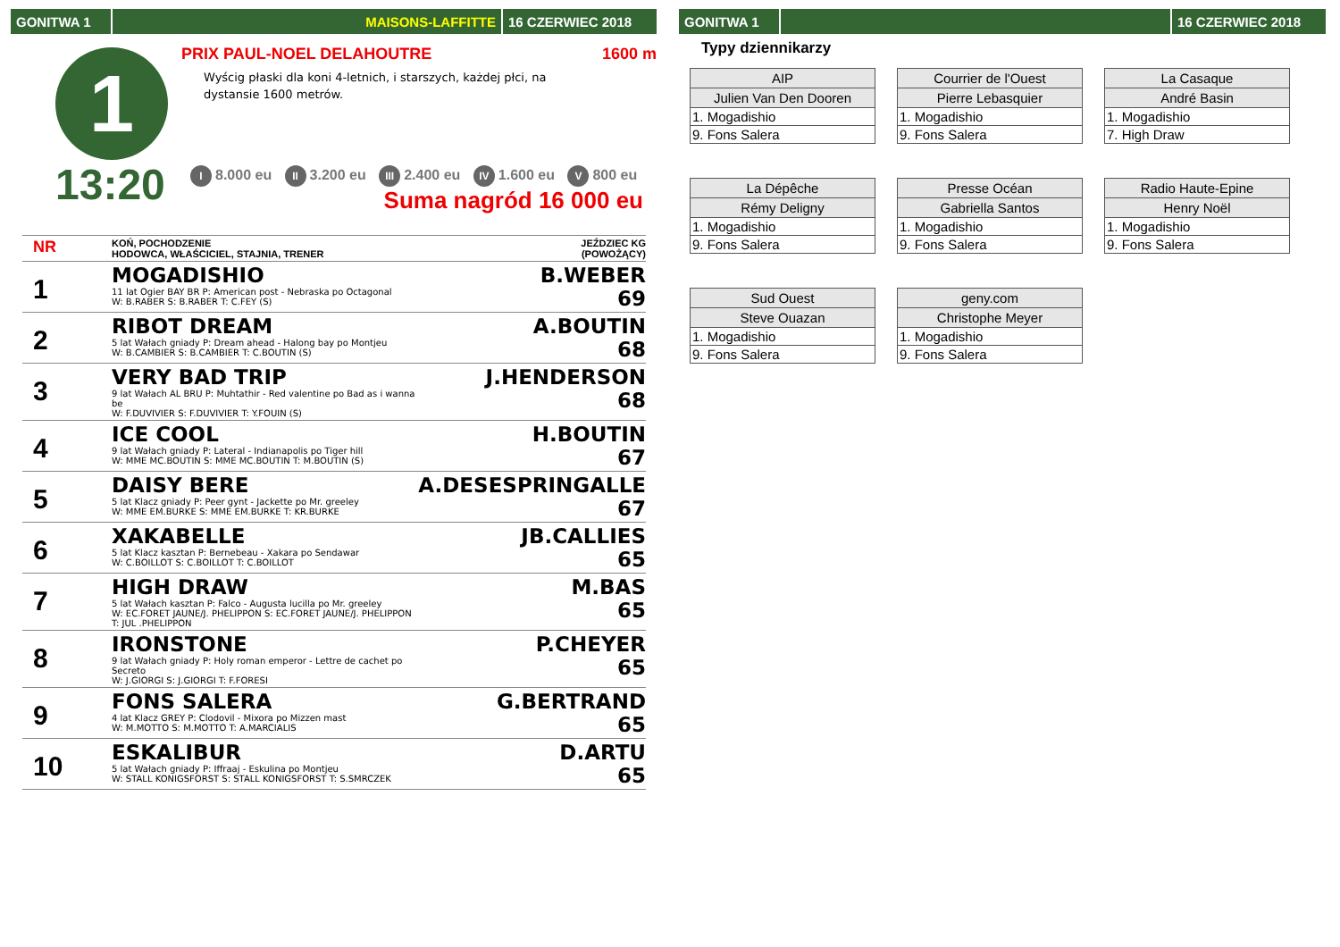GONITWA 1 MAISONS-LAFFITTE 16 CZERWIEC 2018
1
13:20
PRIX PAUL-NOEL DELAHOUTRE 1600 m
Wyścig płaski dla koni 4-letnich, i starszych, każdej płci, na dystansie 1600 metrów.
I 8.000 eu II 3.200 eu III 2.400 eu IV 1.600 eu V 800 eu
Suma nagród 16 000 eu
| NR | KOŃ, POCHODZENIE HODOWCA, WŁAŚCICIEL, STAJNIA, TRENER | JEŹDZIEC KG (POWOŻĄCY) |
| 1 | MOGADISHIO 11 lat Ogier BAY BR P: American post - Nebraska po Octagonal W: B.RABER S: B.RABER T: C.FEY (S) | B.WEBER 69 |
| 2 | RIBOT DREAM 5 lat Wałach gniady P: Dream ahead - Halong bay po Montjeu W: B.CAMBIER S: B.CAMBIER T: C.BOUTIN (S) | A.BOUTIN 68 |
| 3 | VERY BAD TRIP 9 lat Wałach AL BRU P: Muhtathir - Red valentine po Bad as i wanna be W: F.DUVIVIER S: F.DUVIVIER T: Y.FOUIN (S) | J.HENDERSON 68 |
| 4 | ICE COOL 9 lat Wałach gniady P: Lateral - Indianapolis po Tiger hill W: MME MC.BOUTIN S: MME MC.BOUTIN T: M.BOUTIN (S) | H.BOUTIN 67 |
| 5 | DAISY BERE 5 lat Klacz gniady P: Peer gynt - Jackette po Mr. greeley W: MME EM.BURKE S: MME EM.BURKE T: KR.BURKE | A.DESESPRINGALLE 67 |
| 6 | XAKABELLE 5 lat Klacz kasztan P: Bernebeau - Xakara po Sendawar W: C.BOILLOT S: C.BOILLOT T: C.BOILLOT | JB.CALLIES 65 |
| 7 | HIGH DRAW 5 lat Wałach kasztan P: Falco - Augusta lucilla po Mr. greeley W: EC.FORET JAUNE/J. PHELIPPON S: EC.FORET JAUNE/J. PHELIPPON T: JUL .PHELIPPON | M.BAS 65 |
| 8 | IRONSTONE 9 lat Wałach gniady P: Holy roman emperor - Lettre de cachet po Secreto W: J.GIORGI S: J.GIORGI T: F.FORESI | P.CHEYER 65 |
| 9 | FONS SALERA 4 lat Klacz GREY P: Clodovil - Mixora po Mizzen mast W: M.MOTTO S: M.MOTTO T: A.MARCIALIS | G.BERTRAND 65 |
| 10 | ESKALIBUR 5 lat Wałach gniady P: Iffraaj - Eskulina po Montjeu W: STALL KONIGSFORST S: STALL KONIGSFORST T: S.SMRCZEK | D.ARTU 65 |
GONITWA 1 16 CZERWIEC 2018
Typy dziennikarzy
| AIP |
| --- |
| Julien Van Den Dooren |
| 1. Mogadishio |
| 9. Fons Salera |
| Courrier de l'Ouest |
| --- |
| Pierre Lebasquier |
| 1. Mogadishio |
| 9. Fons Salera |
| La Casaque |
| --- |
| André Basin |
| 1. Mogadishio |
| 7. High Draw |
| La Dépêche |
| --- |
| Rémy Deligny |
| 1. Mogadishio |
| 9. Fons Salera |
| Presse Océan |
| --- |
| Gabriella Santos |
| 1. Mogadishio |
| 9. Fons Salera |
| Radio Haute-Epine |
| --- |
| Henry Noël |
| 1. Mogadishio |
| 9. Fons Salera |
| Sud Ouest |
| --- |
| Steve Ouazan |
| 1. Mogadishio |
| 9. Fons Salera |
| geny.com |
| --- |
| Christophe Meyer |
| 1. Mogadishio |
| 9. Fons Salera |